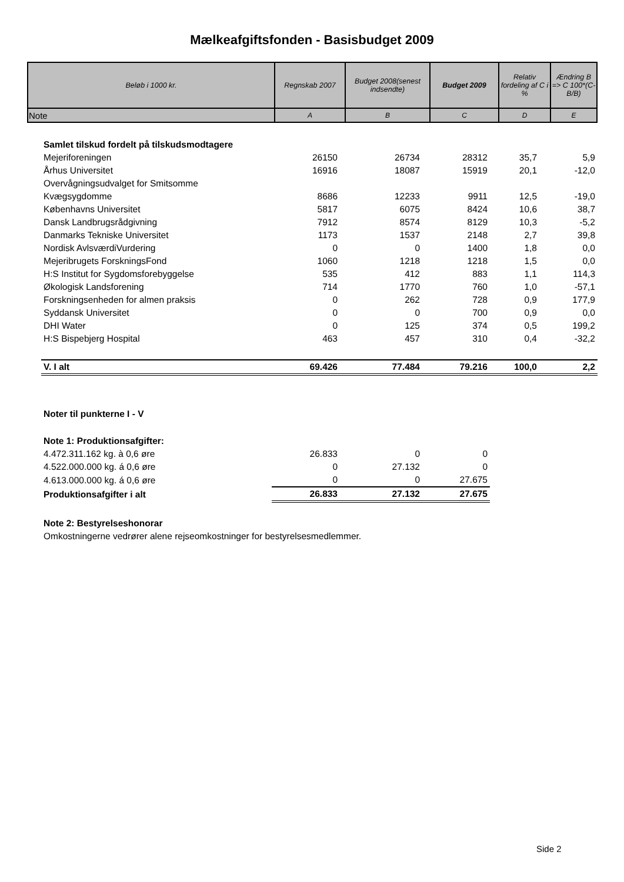Mælkeafgiftsfonden - Basisbudget 2009
| Beløb i 1000 kr. | Regnskab 2007 | Budget 2008(senest indsendte) | Budget 2009 | Relativ fordeling af C i % | Ændring B => C 100*(C-B/B) |
| --- | --- | --- | --- | --- | --- |
| Note | A | B | C | D | E |
| Samlet tilskud fordelt på tilskudsmodtagere | | | | | |
| Mejeriforeningen | 26150 | 26734 | 28312 | 35,7 | 5,9 |
| Århus Universitet | 16916 | 18087 | 15919 | 20,1 | -12,0 |
| Overvågningsudvalget for Smitsomme | | | | | |
| Kvægsygdomme | 8686 | 12233 | 9911 | 12,5 | -19,0 |
| Københavns Universitet | 5817 | 6075 | 8424 | 10,6 | 38,7 |
| Dansk Landbrugsrådgivning | 7912 | 8574 | 8129 | 10,3 | -5,2 |
| Danmarks Tekniske Universitet | 1173 | 1537 | 2148 | 2,7 | 39,8 |
| Nordisk AvlsværdiVurdering | 0 | 0 | 1400 | 1,8 | 0,0 |
| Mejeribrugets ForskningsFond | 1060 | 1218 | 1218 | 1,5 | 0,0 |
| H:S Institut for Sygdomsforebyggelse | 535 | 412 | 883 | 1,1 | 114,3 |
| Økologisk Landsforening | 714 | 1770 | 760 | 1,0 | -57,1 |
| Forskningsenheden for almen praksis | 0 | 262 | 728 | 0,9 | 177,9 |
| Syddansk Universitet | 0 | 0 | 700 | 0,9 | 0,0 |
| DHI Water | 0 | 125 | 374 | 0,5 | 199,2 |
| H:S Bispebjerg Hospital | 463 | 457 | 310 | 0,4 | -32,2 |
| V. I alt | 69.426 | 77.484 | 79.216 | 100,0 | 2,2 |
| Noter til punkterne I - V | | | | | |
| Note 1: Produktionsafgifter: | | | | | |
| 4.472.311.162 kg. à 0,6 øre | 26.833 | 0 | 0 | | |
| 4.522.000.000 kg. á 0,6 øre | 0 | 27.132 | 0 | | |
| 4.613.000.000 kg. á 0,6 øre | 0 | 0 | 27.675 | | |
| Produktionsafgifter i alt | 26.833 | 27.132 | 27.675 | | |
| Note 2: Bestyrelseshonorar | | | | | |
| Omkostningerne vedrører alene rejseomkostninger for bestyrelsesmedlemmer. | | | | | |
Side 2